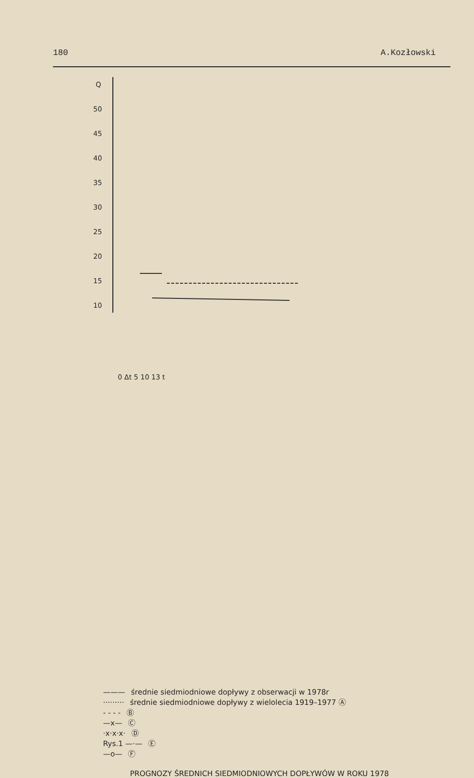180 A.Kozłowski
Q
50
45
40
35
30
25
20
15
10
0 Δt 5 10 13 t
——— średnie siedmiodniowe dopływy z obserwacji w 1978r
········· średnie siedmiodniowe dopływy z wielolecia 1919–1977 Ⓐ
- - - - Ⓑ
—x— Ⓒ
·x·x·x· Ⓓ
Rys.1 —·— Ⓔ
—o— Ⓕ
PROGNOZY ŚREDNICH SIEDMIODNIOWYCH DOPŁYWÓW W ROKU 1978